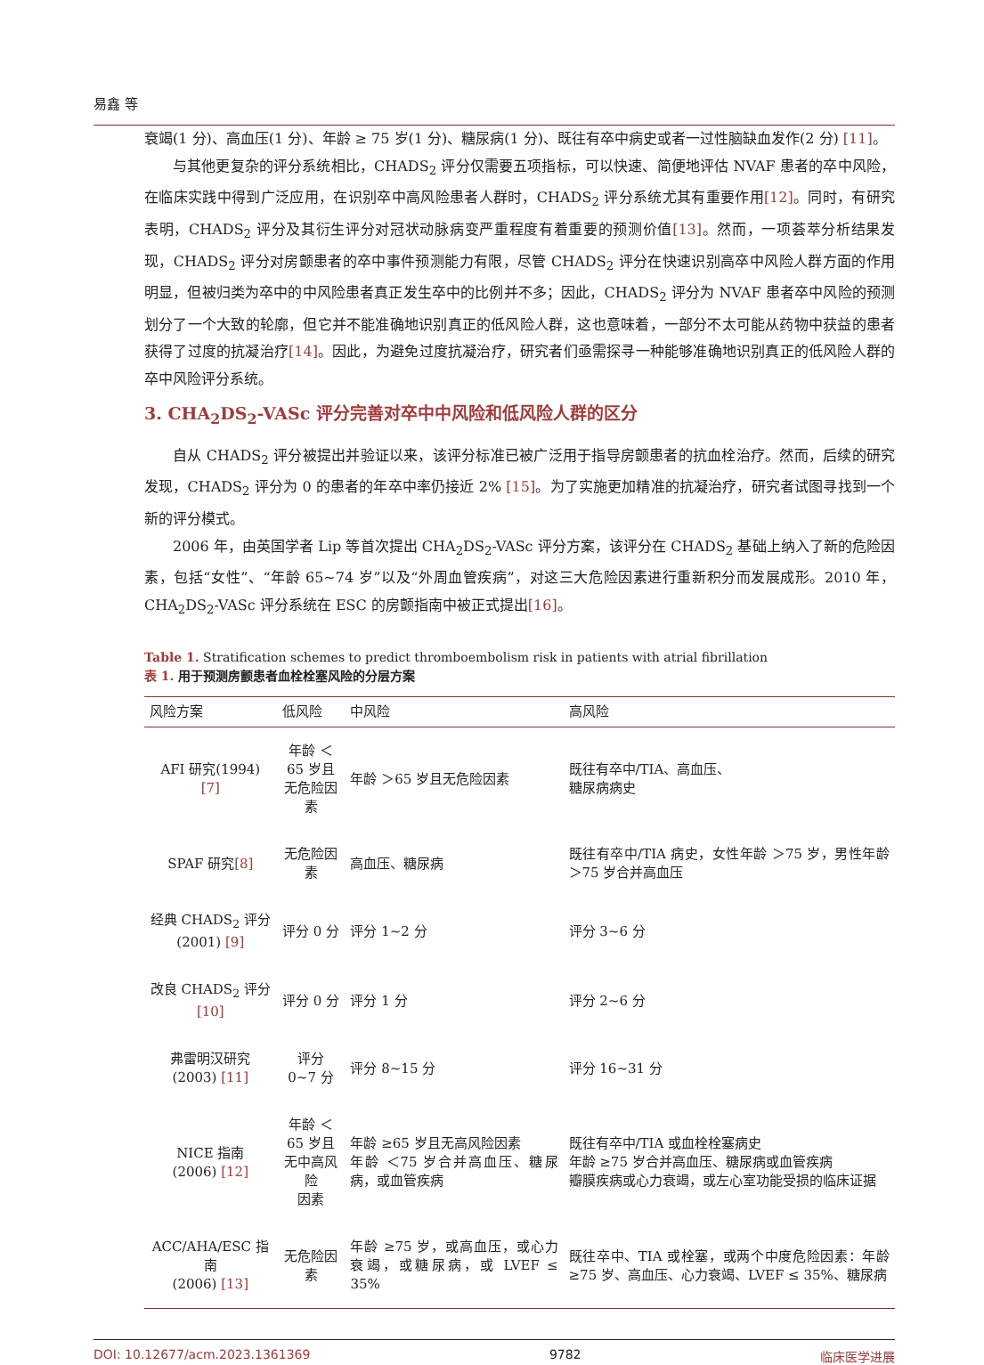易鑫 等
衰竭(1 分)、高血压(1 分)、年龄 ≥ 75 岁(1 分)、糖尿病(1 分)、既往有卒中病史或者一过性脑缺血发作(2 分) [11]。
与其他更复杂的评分系统相比，CHADS<sub>2</sub> 评分仅需要五项指标，可以快速、简便地评估 NVAF 患者的卒中风险，在临床实践中得到广泛应用，在识别卒中高风险患者人群时，CHADS<sub>2</sub> 评分系统尤其有重要作用[12]。同时，有研究表明，CHADS<sub>2</sub> 评分及其衍生评分对冠状动脉病变严重程度有着重要的预测价值[13]。然而，一项荟萃分析结果发现，CHADS<sub>2</sub> 评分对房颤患者的卒中事件预测能力有限，尽管 CHADS<sub>2</sub> 评分在快速识别高卒中风险人群方面的作用明显，但被归类为卒中的中风险患者真正发生卒中的比例并不多；因此，CHADS<sub>2</sub> 评分为 NVAF 患者卒中风险的预测划分了一个大致的轮廓，但它并不能准确地识别真正的低风险人群，这也意味着，一部分不太可能从药物中获益的患者获得了过度的抗凝治疗[14]。因此，为避免过度抗凝治疗，研究者们亟需探寻一种能够准确地识别真正的低风险人群的卒中风险评分系统。
3. CHA<sub>2</sub>DS<sub>2</sub>-VASc 评分完善对卒中中风险和低风险人群的区分
自从 CHADS<sub>2</sub> 评分被提出并验证以来，该评分标准已被广泛用于指导房颤患者的抗血栓治疗。然而，后续的研究发现，CHADS<sub>2</sub> 评分为 0 的患者的年卒中率仍接近 2% [15]。为了实施更加精准的抗凝治疗，研究者试图寻找到一个新的评分模式。
2006 年，由英国学者 Lip 等首次提出 CHA<sub>2</sub>DS<sub>2</sub>-VASc 评分方案，该评分在 CHADS<sub>2</sub> 基础上纳入了新的危险因素，包括“女性”、“年龄 65~74 岁”以及“外周血管疾病”，对这三大危险因素进行重新积分而发展成形。2010 年，CHA<sub>2</sub>DS<sub>2</sub>-VASc 评分系统在 ESC 的房颤指南中被正式提出[16]。
Table 1. Stratification schemes to predict thromboembolism risk in patients with atrial fibrillation
表 1. 用于预测房颤患者血栓栓塞风险的分层方案
| 风险方案 | 低风险 | 中风险 | 高风险 |
| --- | --- | --- | --- |
| AFI 研究(1994) [7] | 年龄 ＜65 岁且 无危险因素 | 年龄 ＞65 岁且无危险因素 | 既往有卒中/TIA、高血压、 糖尿病病史 |
| SPAF 研究 [8] | 无危险因素 | 高血压、糖尿病 | 既往有卒中/TIA 病史，女性年龄 ＞75 岁，男性年龄 ＞75 岁合并高血压 |
| 经典 CHADS<sub>2</sub> 评分 (2001) [9] | 评分 0 分 | 评分 1~2 分 | 评分 3~6 分 |
| 改良 CHADS<sub>2</sub> 评分 [10] | 评分 0 分 | 评分 1 分 | 评分 2~6 分 |
| 弗雷明汉研究 (2003) [11] | 评分 0~7 分 | 评分 8~15 分 | 评分 16~31 分 |
| NICE 指南 (2006) [12] | 年龄 ＜65 岁且 无中高风险 因素 | 年龄 ≥65 岁且无高风险因素 年龄 ＜75 岁合并高血压、糖尿病，或血管疾病 | 既往有卒中/TIA 或血栓栓塞病史 年龄 ≥75 岁合并高血压、糖尿病或血管疾病 瓣膜疾病或心力衰竭，或左心室功能受损的临床证据 |
| ACC/AHA/ESC 指南 (2006) [13] | 无危险因素 | 年龄 ≥75 岁，或高血压，或心力衰竭，或糖尿病，或 LVEF ≤ 35% | 既往卒中、TIA 或栓塞，或两个中度危险因素：年龄 ≥75 岁、高血压、心力衰竭、LVEF ≤ 35%、糖尿病 |
DOI: 10.12677/acm.2023.1361369 9782 临床医学进展